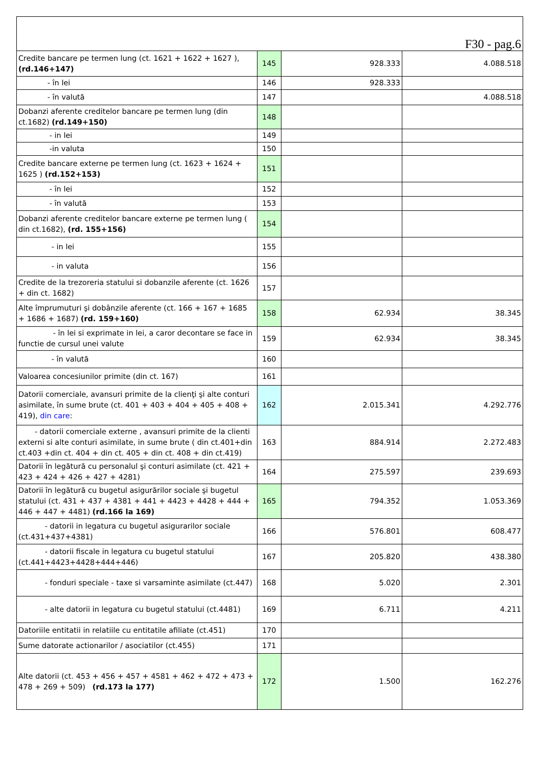| F30 - pag.6 | | | |
| Credite bancare pe termen lung (ct. 1621 + 1622 + 1627 ), (rd.146+147) | 145 | 928.333 | 4.088.518 |
| - în lei | 146 | 928.333 | |
| - în valută | 147 | | 4.088.518 |
| Dobanzi aferente creditelor bancare pe termen lung (din ct.1682) (rd.149+150) | 148 | | |
| - in lei | 149 | | |
| -in valuta | 150 | | |
| Credite bancare externe pe termen lung (ct. 1623 + 1624 + 1625 ) (rd.152+153) | 151 | | |
| - în lei | 152 | | |
| - în valută | 153 | | |
| Dobanzi aferente creditelor bancare externe pe termen lung ( din ct.1682), (rd. 155+156) | 154 | | |
| - in lei | 155 | | |
| - in valuta | 156 | | |
| Credite de la trezoreria statului si dobanzile aferente (ct. 1626 + din ct. 1682) | 157 | | |
| Alte împrumuturi şi dobânzile aferente (ct. 166 + 167 + 1685 + 1686 + 1687) (rd. 159+160) | 158 | 62.934 | 38.345 |
| - în lei si exprimate in lei, a caror decontare se face in functie de cursul unei valute | 159 | 62.934 | 38.345 |
| - în valută | 160 | | |
| Valoarea concesiunilor primite (din ct. 167) | 161 | | |
| Datorii comerciale, avansuri primite de la clienţi şi alte conturi asimilate, în sume brute (ct. 401 + 403 + 404 + 405 + 408 + 419), din care : | 162 | 2.015.341 | 4.292.776 |
| - datorii comerciale externe , avansuri primite de la clienti externi si alte conturi asimilate, in sume brute ( din ct.401+din ct.403 +din ct. 404 + din ct. 405 + din ct. 408 + din ct.419) | 163 | 884.914 | 2.272.483 |
| Datorii în legătură cu personalul şi conturi asimilate (ct. 421 + 423 + 424 + 426 + 427 + 4281) | 164 | 275.597 | 239.693 |
| Datorii în legătură cu bugetul asigurărilor sociale şi bugetul statului (ct. 431 + 437 + 4381 + 441 + 4423 + 4428 + 444 + 446 + 447 + 4481) (rd.166 la 169) | 165 | 794.352 | 1.053.369 |
| - datorii in legatura cu bugetul asigurarilor sociale (ct.431+437+4381) | 166 | 576.801 | 608.477 |
| - datorii fiscale in legatura cu bugetul statului (ct.441+4423+4428+444+446) | 167 | 205.820 | 438.380 |
| - fonduri speciale - taxe si varsaminte asimilate (ct.447) | 168 | 5.020 | 2.301 |
| - alte datorii in legatura cu bugetul statului (ct.4481) | 169 | 6.711 | 4.211 |
| Datoriile entitatii in relatiile cu entitatile afiliate (ct.451) | 170 | | |
| Sume datorate actionarilor / asociatilor (ct.455) | 171 | | |
| Alte datorii (ct. 453 + 456 + 457 + 4581 + 462 + 472 + 473 + 478 + 269 + 509) (rd.173 la 177) | 172 | 1.500 | 162.276 |